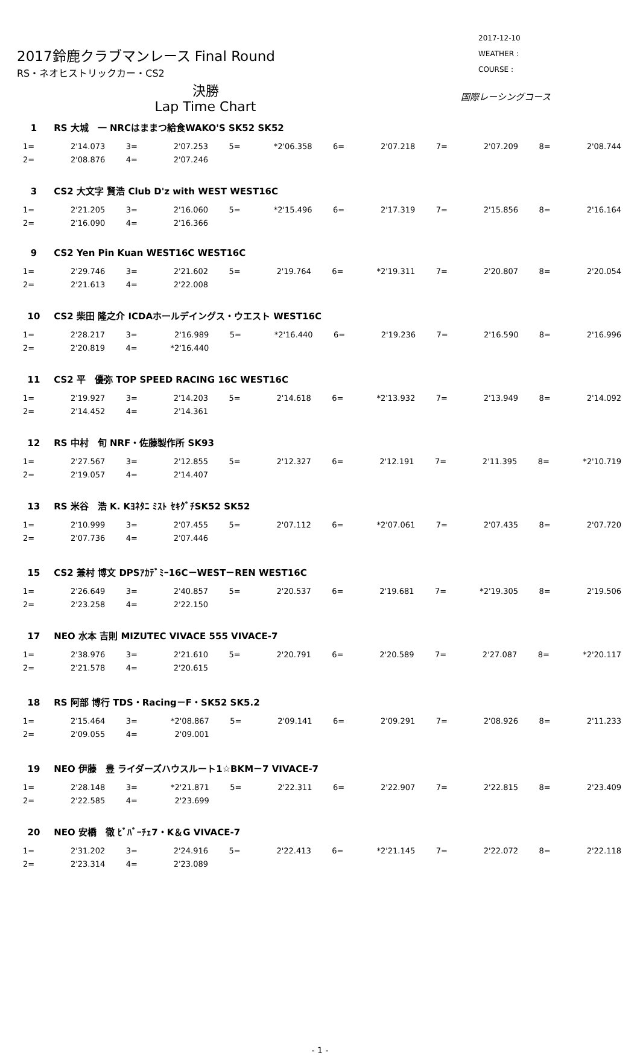2017鈴鹿クラブマンレース Final Round
RS・ネオヒストリックカー・CS2
2017-12-10
WEATHER :
COURSE :
決勝
Lap Time Chart
国際レーシングコース
1 RS 大城　一 NRCはままつ給食WAKO'S SK52 SK52
| 1= | 2'14.073 | | 3= | 2'07.253 | | 5= | *2'06.358 | | 6= | 2'07.218 | | 7= | 2'07.209 | | 8= | 2'08.744 |
| 2= | 2'08.876 | | 4= | 2'07.246 | | | | | | | | | | | | |
3 CS2 大文字 賢浩 Club D'z with WEST WEST16C
| 1= | 2'21.205 | | 3= | 2'16.060 | | 5= | *2'15.496 | | 6= | 2'17.319 | | 7= | 2'15.856 | | 8= | 2'16.164 |
| 2= | 2'16.090 | | 4= | 2'16.366 | | | | | | | | | | | | |
9 CS2 Yen Pin Kuan WEST16C WEST16C
| 1= | 2'29.746 | | 3= | 2'21.602 | | 5= | 2'19.764 | | 6= | *2'19.311 | | 7= | 2'20.807 | | 8= | 2'20.054 |
| 2= | 2'21.613 | | 4= | 2'22.008 | | | | | | | | | | | | |
10 CS2 柴田 隆之介 ICDAホールデイングス・ウエスト WEST16C
| 1= | 2'28.217 | | 3= | 2'16.989 | | 5= | *2'16.440 | | 6= | 2'19.236 | | 7= | 2'16.590 | | 8= | 2'16.996 |
| 2= | 2'20.819 | | 4= | *2'16.440 | | | | | | | | | | | | |
11 CS2 平　優弥 TOP SPEED RACING 16C WEST16C
| 1= | 2'19.927 | | 3= | 2'14.203 | | 5= | 2'14.618 | | 6= | *2'13.932 | | 7= | 2'13.949 | | 8= | 2'14.092 |
| 2= | 2'14.452 | | 4= | 2'14.361 | | | | | | | | | | | | |
12 RS 中村　旬 NRF・佐藤製作所 SK93
| 1= | 2'27.567 | | 3= | 2'12.855 | | 5= | 2'12.327 | | 6= | 2'12.191 | | 7= | 2'11.395 | | 8= | *2'10.719 |
| 2= | 2'19.057 | | 4= | 2'14.407 | | | | | | | | | | | | |
13 RS 米谷　浩 K. Kﾖﾈﾀﾆ ﾐｽﾄ ｾｷｸﾞﾁSK52 SK52
| 1= | 2'10.999 | | 3= | 2'07.455 | | 5= | 2'07.112 | | 6= | *2'07.061 | | 7= | 2'07.435 | | 8= | 2'07.720 |
| 2= | 2'07.736 | | 4= | 2'07.446 | | | | | | | | | | | | |
15 CS2 兼村 博文 DPSｱｶﾃﾞﾐｰ16C－WEST－REN WEST16C
| 1= | 2'26.649 | | 3= | 2'40.857 | | 5= | 2'20.537 | | 6= | 2'19.681 | | 7= | *2'19.305 | | 8= | 2'19.506 |
| 2= | 2'23.258 | | 4= | 2'22.150 | | | | | | | | | | | | |
17 NEO 水本 吉則 MIZUTEC VIVACE 555 VIVACE-7
| 1= | 2'38.976 | | 3= | 2'21.610 | | 5= | 2'20.791 | | 6= | 2'20.589 | | 7= | 2'27.087 | | 8= | *2'20.117 |
| 2= | 2'21.578 | | 4= | 2'20.615 | | | | | | | | | | | | |
18 RS 阿部 博行 TDS・Racing－F・SK52 SK5.2
| 1= | 2'15.464 | | 3= | *2'08.867 | | 5= | 2'09.141 | | 6= | 2'09.291 | | 7= | 2'08.926 | | 8= | 2'11.233 |
| 2= | 2'09.055 | | 4= | 2'09.001 | | | | | | | | | | | | |
19 NEO 伊藤　豊 ライダーズハウスルート1☆BKM－7 VIVACE-7
| 1= | 2'28.148 | | 3= | *2'21.871 | | 5= | 2'22.311 | | 6= | 2'22.907 | | 7= | 2'22.815 | | 8= | 2'23.409 |
| 2= | 2'22.585 | | 4= | 2'23.699 | | | | | | | | | | | | |
20 NEO 安橋　徹 ﾋﾞﾊﾞｰﾁｪ7・K＆G VIVACE-7
| 1= | 2'31.202 | | 3= | 2'24.916 | | 5= | 2'22.413 | | 6= | *2'21.145 | | 7= | 2'22.072 | | 8= | 2'22.118 |
| 2= | 2'23.314 | | 4= | 2'23.089 | | | | | | | | | | | | |
- 1 -